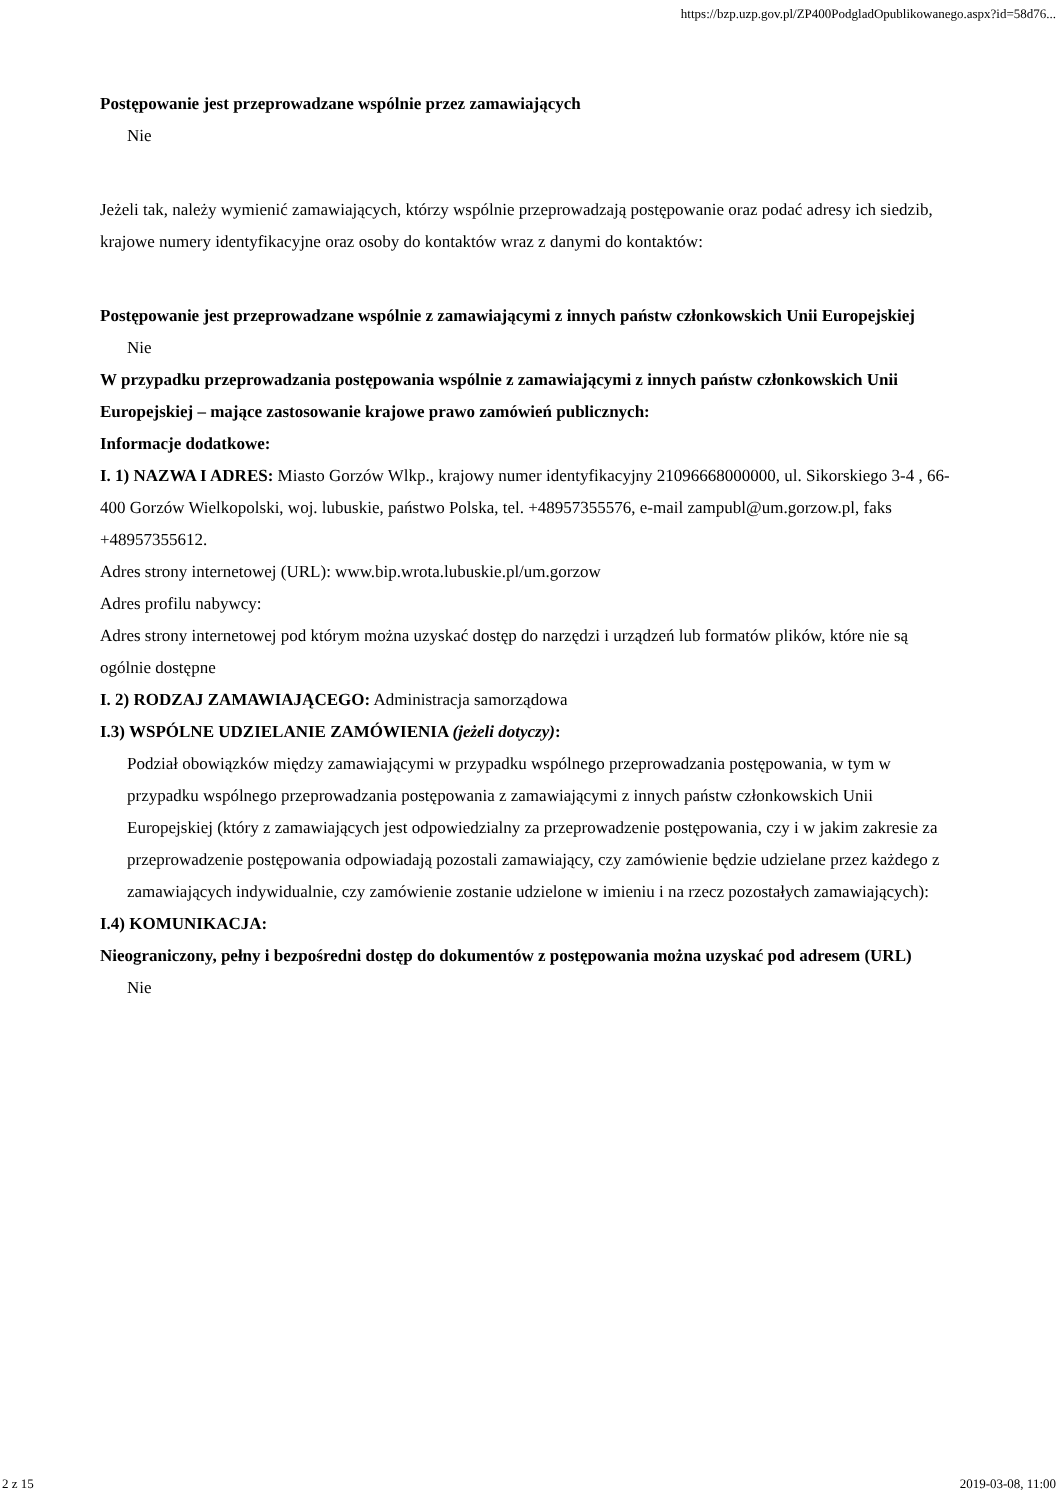https://bzp.uzp.gov.pl/ZP400PodgladOpublikowanego.aspx?id=58d76...
Postępowanie jest przeprowadzane wspólnie przez zamawiających
Nie
Jeżeli tak, należy wymienić zamawiających, którzy wspólnie przeprowadzają postępowanie oraz podać adresy ich siedzib, krajowe numery identyfikacyjne oraz osoby do kontaktów wraz z danymi do kontaktów:
Postępowanie jest przeprowadzane wspólnie z zamawiającymi z innych państw członkowskich Unii Europejskiej
Nie
W przypadku przeprowadzania postępowania wspólnie z zamawiającymi z innych państw członkowskich Unii Europejskiej – mające zastosowanie krajowe prawo zamówień publicznych:
Informacje dodatkowe:
I. 1) NAZWA I ADRES: Miasto Gorzów Wlkp., krajowy numer identyfikacyjny 21096668000000, ul. Sikorskiego 3-4 , 66-400 Gorzów Wielkopolski, woj. lubuskie, państwo Polska, tel. +48957355576, e-mail zampubl@um.gorzow.pl, faks +48957355612.
Adres strony internetowej (URL): www.bip.wrota.lubuskie.pl/um.gorzow
Adres profilu nabywcy:
Adres strony internetowej pod którym można uzyskać dostęp do narzędzi i urządzeń lub formatów plików, które nie są ogólnie dostępne
I. 2) RODZAJ ZAMAWIAJĄCEGO: Administracja samorządowa
I.3) WSPÓLNE UDZIELANIE ZAMÓWIENIA (jeżeli dotyczy):
Podział obowiązków między zamawiającymi w przypadku wspólnego przeprowadzania postępowania, w tym w przypadku wspólnego przeprowadzania postępowania z zamawiającymi z innych państw członkowskich Unii Europejskiej (który z zamawiających jest odpowiedzialny za przeprowadzenie postępowania, czy i w jakim zakresie za przeprowadzenie postępowania odpowiadają pozostali zamawiający, czy zamówienie będzie udzielane przez każdego z zamawiających indywidualnie, czy zamówienie zostanie udzielone w imieniu i na rzecz pozostałych zamawiających):
I.4) KOMUNIKACJA:
Nieograniczony, pełny i bezpośredni dostęp do dokumentów z postępowania można uzyskać pod adresem (URL)
Nie
2 z 15 2019-03-08, 11:00